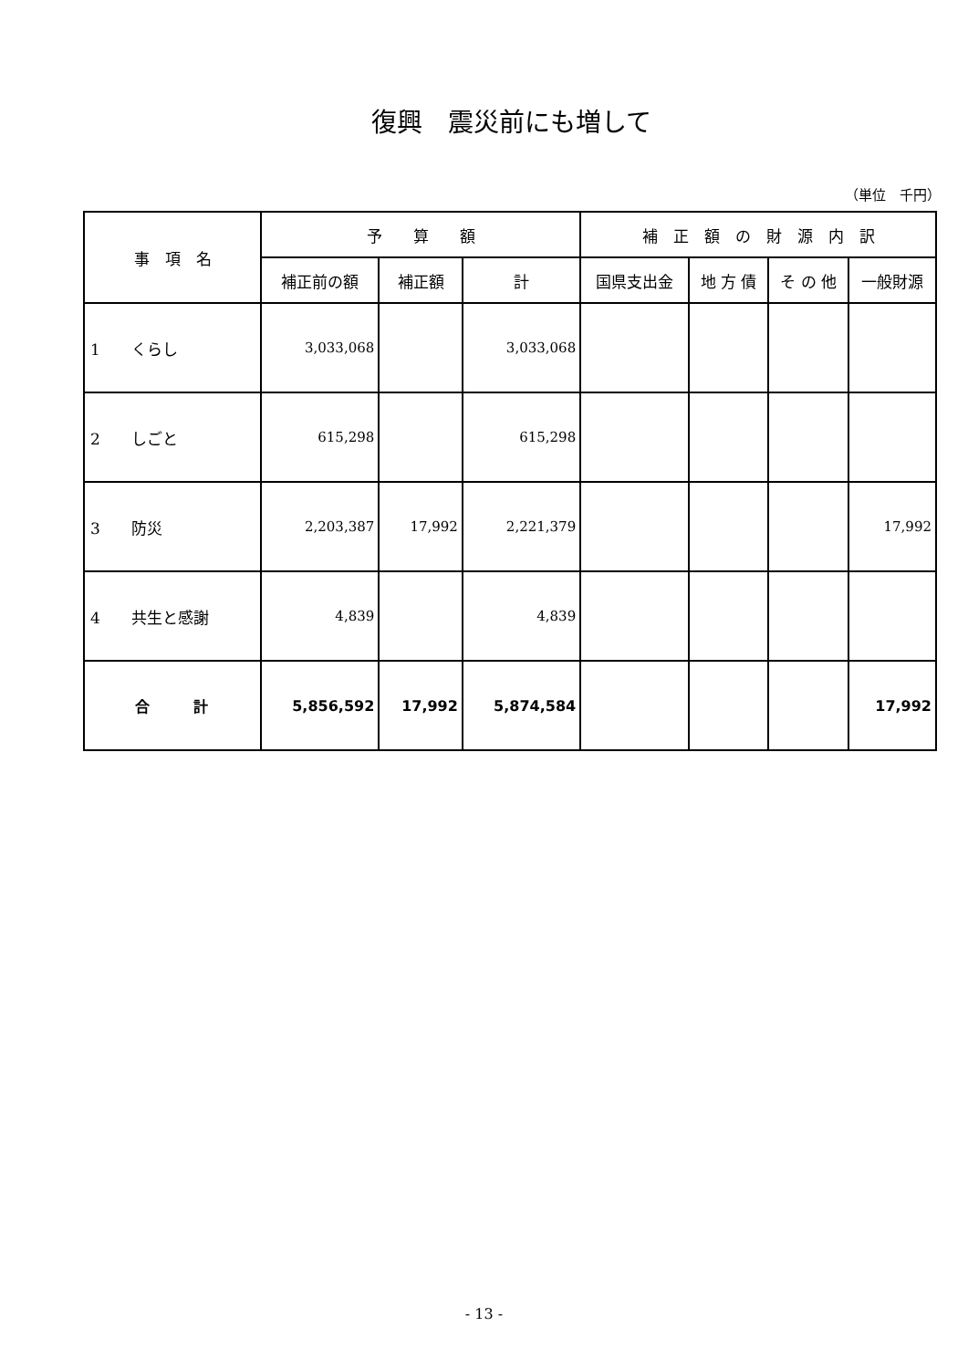復興　震災前にも増して
（単位　千円）
| 事 項 名 | 予 算 額 | | | 補 正 額 の 財 源 内 訳 | | | |
| --- | --- | --- | --- | --- | --- | --- | --- |
| | 補正前の額 | 補正額 | 計 | 国県支出金 | 地 方 債 | そ の 他 | 一般財源 |
| 1 くらし | 3,033,068 | | 3,033,068 | | | | |
| 2 しごと | 615,298 | | 615,298 | | | | |
| 3 防災 | 2,203,387 | 17,992 | 2,221,379 | | | | 17,992 |
| 4 共生と感謝 | 4,839 | | 4,839 | | | | |
| 合 計 | 5,856,592 | 17,992 | 5,874,584 | | | | 17,992 |
- 13 -